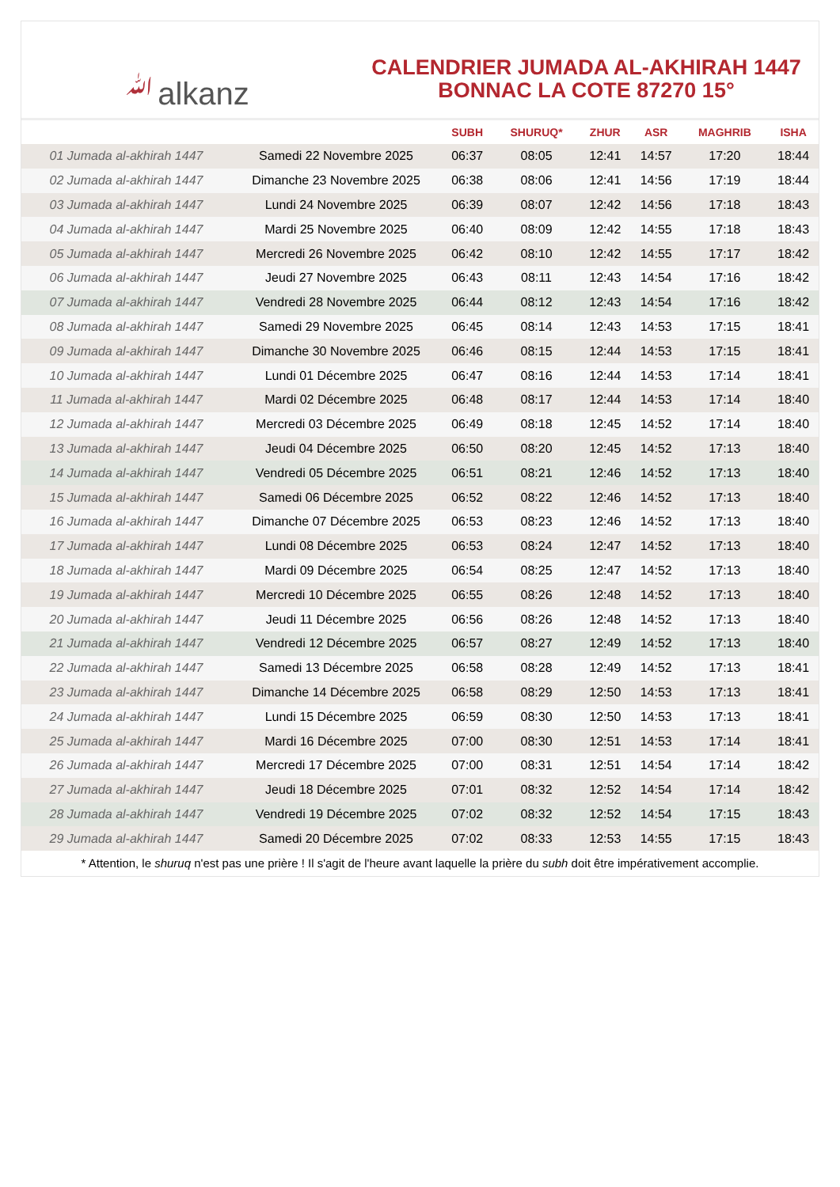ﷲalkanz
CALENDRIER JUMADA AL-AKHIRAH 1447
BONNAC LA COTE 87270 15°
| | | SUBH | SHURUQ* | ZHUR | ASR | MAGHRIB | ISHA |
| --- | --- | --- | --- | --- | --- | --- | --- |
| 01 Jumada al-akhirah 1447 | Samedi 22 Novembre 2025 | 06:37 | 08:05 | 12:41 | 14:57 | 17:20 | 18:44 |
| 02 Jumada al-akhirah 1447 | Dimanche 23 Novembre 2025 | 06:38 | 08:06 | 12:41 | 14:56 | 17:19 | 18:44 |
| 03 Jumada al-akhirah 1447 | Lundi 24 Novembre 2025 | 06:39 | 08:07 | 12:42 | 14:56 | 17:18 | 18:43 |
| 04 Jumada al-akhirah 1447 | Mardi 25 Novembre 2025 | 06:40 | 08:09 | 12:42 | 14:55 | 17:18 | 18:43 |
| 05 Jumada al-akhirah 1447 | Mercredi 26 Novembre 2025 | 06:42 | 08:10 | 12:42 | 14:55 | 17:17 | 18:42 |
| 06 Jumada al-akhirah 1447 | Jeudi 27 Novembre 2025 | 06:43 | 08:11 | 12:43 | 14:54 | 17:16 | 18:42 |
| 07 Jumada al-akhirah 1447 | Vendredi 28 Novembre 2025 | 06:44 | 08:12 | 12:43 | 14:54 | 17:16 | 18:42 |
| 08 Jumada al-akhirah 1447 | Samedi 29 Novembre 2025 | 06:45 | 08:14 | 12:43 | 14:53 | 17:15 | 18:41 |
| 09 Jumada al-akhirah 1447 | Dimanche 30 Novembre 2025 | 06:46 | 08:15 | 12:44 | 14:53 | 17:15 | 18:41 |
| 10 Jumada al-akhirah 1447 | Lundi 01 Décembre 2025 | 06:47 | 08:16 | 12:44 | 14:53 | 17:14 | 18:41 |
| 11 Jumada al-akhirah 1447 | Mardi 02 Décembre 2025 | 06:48 | 08:17 | 12:44 | 14:53 | 17:14 | 18:40 |
| 12 Jumada al-akhirah 1447 | Mercredi 03 Décembre 2025 | 06:49 | 08:18 | 12:45 | 14:52 | 17:14 | 18:40 |
| 13 Jumada al-akhirah 1447 | Jeudi 04 Décembre 2025 | 06:50 | 08:20 | 12:45 | 14:52 | 17:13 | 18:40 |
| 14 Jumada al-akhirah 1447 | Vendredi 05 Décembre 2025 | 06:51 | 08:21 | 12:46 | 14:52 | 17:13 | 18:40 |
| 15 Jumada al-akhirah 1447 | Samedi 06 Décembre 2025 | 06:52 | 08:22 | 12:46 | 14:52 | 17:13 | 18:40 |
| 16 Jumada al-akhirah 1447 | Dimanche 07 Décembre 2025 | 06:53 | 08:23 | 12:46 | 14:52 | 17:13 | 18:40 |
| 17 Jumada al-akhirah 1447 | Lundi 08 Décembre 2025 | 06:53 | 08:24 | 12:47 | 14:52 | 17:13 | 18:40 |
| 18 Jumada al-akhirah 1447 | Mardi 09 Décembre 2025 | 06:54 | 08:25 | 12:47 | 14:52 | 17:13 | 18:40 |
| 19 Jumada al-akhirah 1447 | Mercredi 10 Décembre 2025 | 06:55 | 08:26 | 12:48 | 14:52 | 17:13 | 18:40 |
| 20 Jumada al-akhirah 1447 | Jeudi 11 Décembre 2025 | 06:56 | 08:26 | 12:48 | 14:52 | 17:13 | 18:40 |
| 21 Jumada al-akhirah 1447 | Vendredi 12 Décembre 2025 | 06:57 | 08:27 | 12:49 | 14:52 | 17:13 | 18:40 |
| 22 Jumada al-akhirah 1447 | Samedi 13 Décembre 2025 | 06:58 | 08:28 | 12:49 | 14:52 | 17:13 | 18:41 |
| 23 Jumada al-akhirah 1447 | Dimanche 14 Décembre 2025 | 06:58 | 08:29 | 12:50 | 14:53 | 17:13 | 18:41 |
| 24 Jumada al-akhirah 1447 | Lundi 15 Décembre 2025 | 06:59 | 08:30 | 12:50 | 14:53 | 17:13 | 18:41 |
| 25 Jumada al-akhirah 1447 | Mardi 16 Décembre 2025 | 07:00 | 08:30 | 12:51 | 14:53 | 17:14 | 18:41 |
| 26 Jumada al-akhirah 1447 | Mercredi 17 Décembre 2025 | 07:00 | 08:31 | 12:51 | 14:54 | 17:14 | 18:42 |
| 27 Jumada al-akhirah 1447 | Jeudi 18 Décembre 2025 | 07:01 | 08:32 | 12:52 | 14:54 | 17:14 | 18:42 |
| 28 Jumada al-akhirah 1447 | Vendredi 19 Décembre 2025 | 07:02 | 08:32 | 12:52 | 14:54 | 17:15 | 18:43 |
| 29 Jumada al-akhirah 1447 | Samedi 20 Décembre 2025 | 07:02 | 08:33 | 12:53 | 14:55 | 17:15 | 18:43 |
* Attention, le shuruq n'est pas une prière ! Il s'agit de l'heure avant laquelle la prière du subh doit être impérativement accomplie.